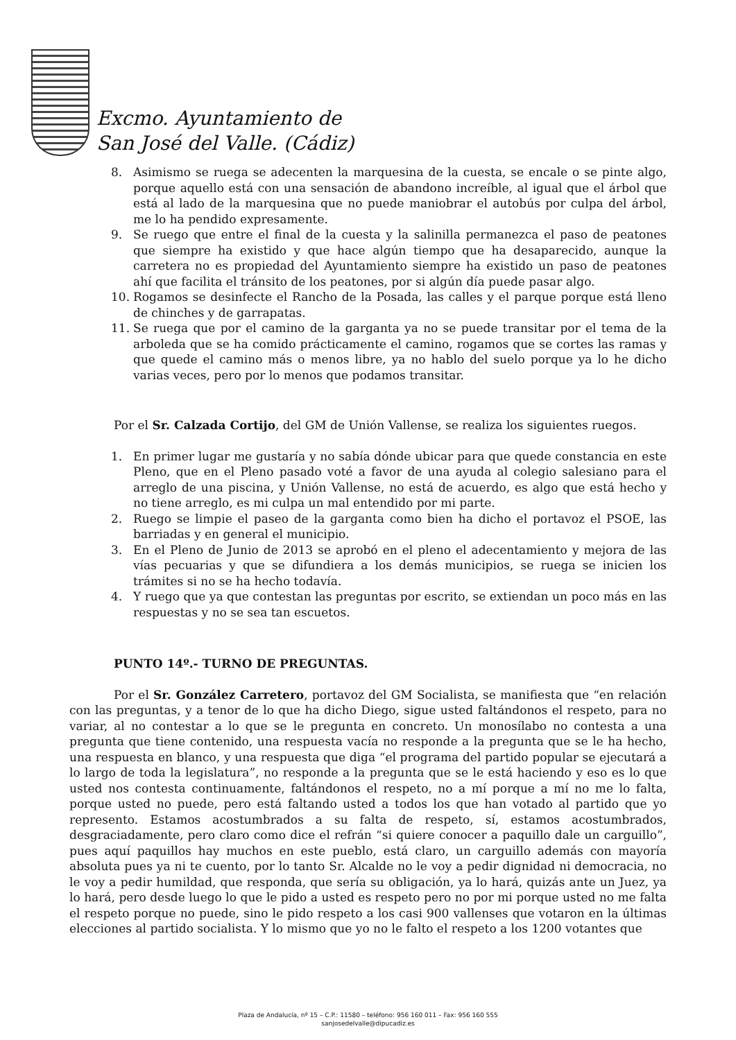Excmo. Ayuntamiento de
San José del Valle. (Cádiz)
8. Asimismo se ruega se adecenten la marquesina de la cuesta, se encale o se pinte algo, porque aquello está con una sensación de abandono increíble, al igual que el árbol que está al lado de la marquesina que no puede maniobrar el autobús por culpa del árbol, me lo ha pendido expresamente.
9. Se ruego que entre el final de la cuesta y la salinilla permanezca el paso de peatones que siempre ha existido y que hace algún tiempo que ha desaparecido, aunque la carretera no es propiedad del Ayuntamiento siempre ha existido un paso de peatones ahí que facilita el tránsito de los peatones, por si algún día puede pasar algo.
10. Rogamos se desinfecte el Rancho de la Posada, las calles y el parque porque está lleno de chinches y de garrapatas.
11. Se ruega que por el camino de la garganta ya no se puede transitar por el tema de la arboleda que se ha comido prácticamente el camino, rogamos que se cortes las ramas y que quede el camino más o menos libre, ya no hablo del suelo porque ya lo he dicho varias veces, pero por lo menos que podamos transitar.
Por el Sr. Calzada Cortijo, del GM de Unión Vallense, se realiza los siguientes ruegos.
1. En primer lugar me gustaría y no sabía dónde ubicar para que quede constancia en este Pleno, que en el Pleno pasado voté a favor de una ayuda al colegio salesiano para el arreglo de una piscina, y Unión Vallense, no está de acuerdo, es algo que está hecho y no tiene arreglo, es mi culpa un mal entendido por mi parte.
2. Ruego se limpie el paseo de la garganta como bien ha dicho el portavoz el PSOE, las barriadas y en general el municipio.
3. En el Pleno de Junio de 2013 se aprobó en el pleno el adecentamiento y mejora de las vías pecuarias y que se difundiera a los demás municipios, se ruega se inicien los trámites si no se ha hecho todavía.
4. Y ruego que ya que contestan las preguntas por escrito, se extiendan un poco más en las respuestas y no se sea tan escuetos.
PUNTO 14º.- TURNO DE PREGUNTAS.
Por el Sr. González Carretero, portavoz del GM Socialista, se manifiesta que “en relación con las preguntas, y a tenor de lo que ha dicho Diego, sigue usted faltándonos el respeto, para no variar, al no contestar a lo que se le pregunta en concreto. Un monosílabo no contesta a una pregunta que tiene contenido, una respuesta vacía no responde a la pregunta que se le ha hecho, una respuesta en blanco, y una respuesta que diga “el programa del partido popular se ejecutará a lo largo de toda la legislatura”, no responde a la pregunta que se le está haciendo y eso es lo que usted nos contesta continuamente, faltándonos el respeto, no a mí porque a mí no me lo falta, porque usted no puede, pero está faltando usted a todos los que han votado al partido que yo represento. Estamos acostumbrados a su falta de respeto, sí, estamos acostumbrados, desgraciadamente, pero claro como dice el refrán “si quiere conocer a paquillo dale un carguillo”, pues aquí paquillos hay muchos en este pueblo, está claro, un carguillo además con mayoría absoluta pues ya ni te cuento, por lo tanto Sr. Alcalde no le voy a pedir dignidad ni democracia, no le voy a pedir humildad, que responda, que sería su obligación, ya lo hará, quizás ante un Juez, ya lo hará, pero desde luego lo que le pido a usted es respeto pero no por mi porque usted no me falta el respeto porque no puede, sino le pido respeto a los casi 900 vallenses que votaron en la últimas elecciones al partido socialista. Y lo mismo que yo no le falto el respeto a los 1200 votantes que
Plaza de Andalucía, nº 15 – C.P.: 11580 – teléfono: 956 160 011 – Fax: 956 160 555
sanjosedelvalle@dipucadiz.es